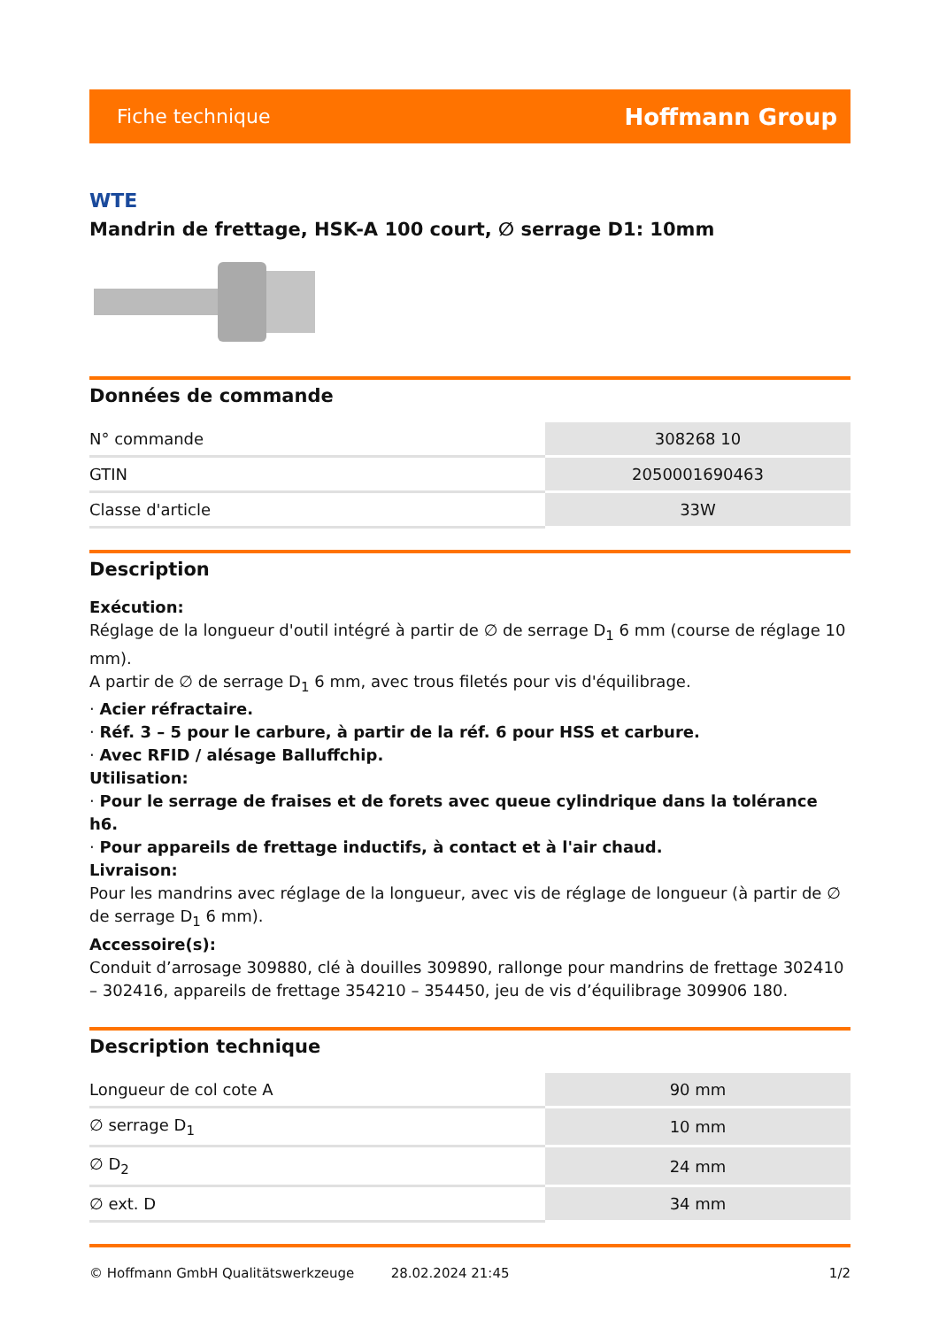Fiche technique Hoffmann Group
WTE
Mandrin de frettage, HSK-A 100 court, ∅ serrage D1: 10mm
Données de commande
| N° commande | 308268 10 |
| GTIN | 2050001690463 |
| Classe d'article | 33W |
Description
Exécution:
Réglage de la longueur d'outil intégré à partir de ∅ de serrage D<sub>1</sub> 6 mm (course de réglage 10 mm).
A partir de ∅ de serrage D<sub>1</sub> 6 mm, avec trous filetés pour vis d'équilibrage.
· Acier réfractaire.
· Réf. 3 – 5 pour le carbure, à partir de la réf. 6 pour HSS et carbure.
· Avec RFID / alésage Balluffchip.
Utilisation:
· Pour le serrage de fraises et de forets avec queue cylindrique dans la tolérance h6.
· Pour appareils de frettage inductifs, à contact et à l'air chaud.
Livraison:
Pour les mandrins avec réglage de la longueur, avec vis de réglage de longueur (à partir de ∅ de serrage D<sub>1</sub> 6 mm).
Accessoire(s):
Conduit d’arrosage 309880, clé à douilles 309890, rallonge pour mandrins de frettage 302410 – 302416, appareils de frettage 354210 – 354450, jeu de vis d’équilibrage 309906 180.
Description technique
| Longueur de col cote A | 90 mm |
| ∅ serrage D<sub>1</sub> | 10 mm |
| ∅ D<sub>2</sub> | 24 mm |
| ∅ ext. D | 34 mm |
© Hoffmann GmbH Qualitätswerkzeuge 28.02.2024 21:45 1/2